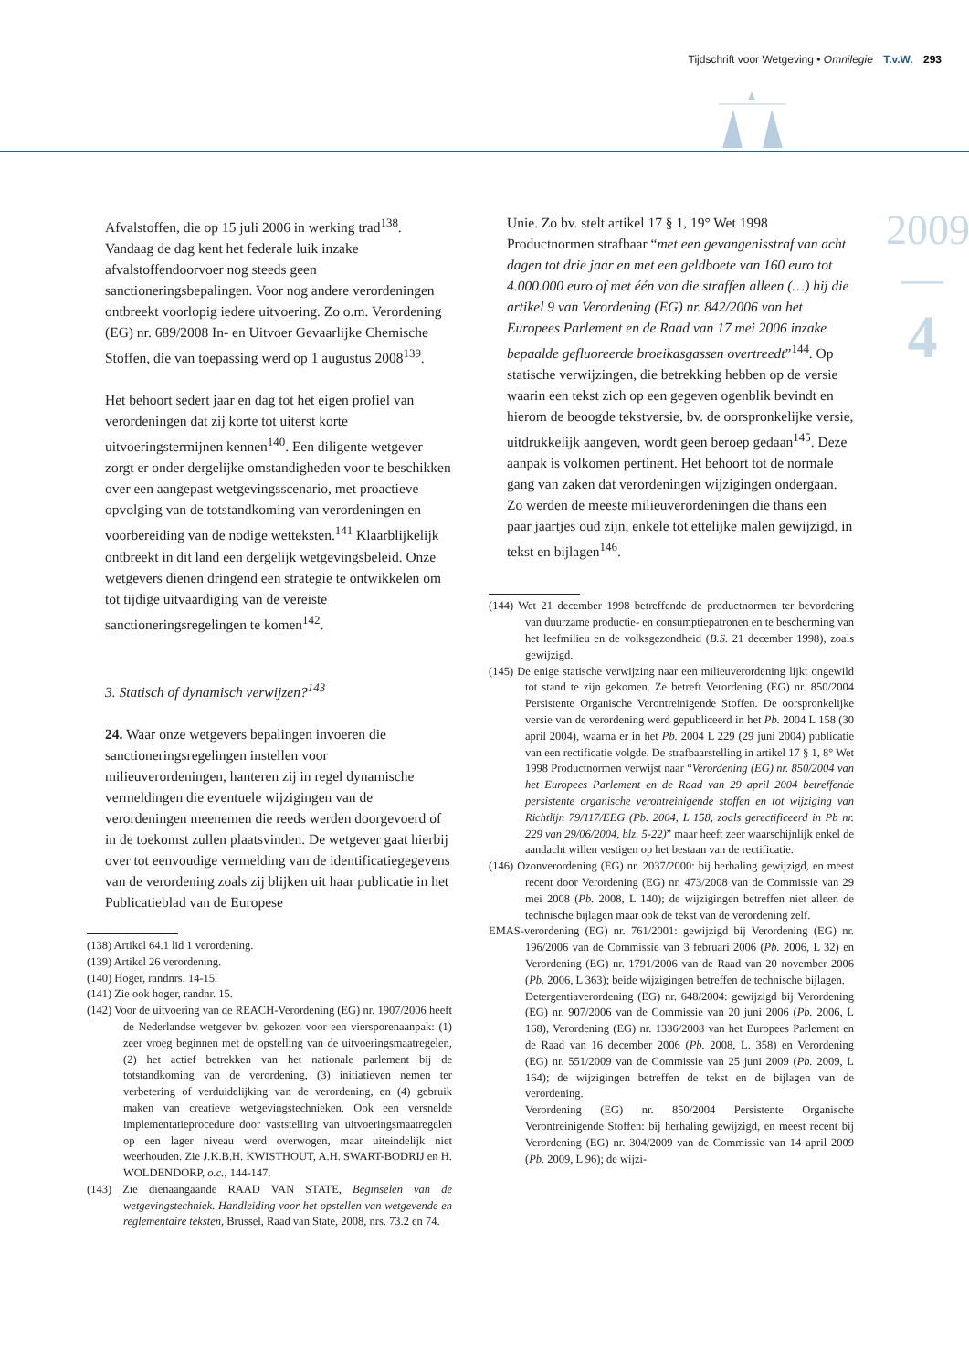Tijdschrift voor Wetgeving • Omnilegie T.v.W. 293
2009
—
4
Afvalstoffen, die op 15 juli 2006 in werking trad<sup>138</sup>. Vandaag de dag kent het federale luik inzake afvalstoffendoorvoer nog steeds geen sanctioneringsbepalingen. Voor nog andere verordeningen ontbreekt voorlopig iedere uitvoering. Zo o.m. Verordening (EG) nr. 689/2008 In- en Uitvoer Gevaarlijke Chemische Stoffen, die van toepassing werd op 1 augustus 2008<sup>139</sup>.
Het behoort sedert jaar en dag tot het eigen profiel van verordeningen dat zij korte tot uiterst korte uitvoeringstermijnen kennen<sup>140</sup>. Een diligente wetgever zorgt er onder dergelijke omstandigheden voor te beschikken over een aangepast wetgevingsscenario, met proactieve opvolging van de totstandkoming van verordeningen en voorbereiding van de nodige wetteksten.<sup>141</sup> Klaarblijkelijk ontbreekt in dit land een dergelijk wetgevingsbeleid. Onze wetgevers dienen dringend een strategie te ontwikkelen om tot tijdige uitvaardiging van de vereiste sanctioneringsregelingen te komen<sup>142</sup>.
3. Statisch of dynamisch verwijzen?<sup>143</sup>
24. Waar onze wetgevers bepalingen invoeren die sanctioneringsregelingen instellen voor milieuverordeningen, hanteren zij in regel dynamische vermeldingen die eventuele wijzigingen van de verordeningen meenemen die reeds werden doorgevoerd of in de toekomst zullen plaatsvinden. De wetgever gaat hierbij over tot eenvoudige vermelding van de identificatiegegevens van de verordening zoals zij blijken uit haar publicatie in het Publicatieblad van de Europese
(138) Artikel 64.1 lid 1 verordening.
(139) Artikel 26 verordening.
(140) Hoger, randnrs. 14-15.
(141) Zie ook hoger, randnr. 15.
(142) Voor de uitvoering van de REACH-Verordening (EG) nr. 1907/2006 heeft de Nederlandse wetgever bv. gekozen voor een viersporenaanpak: (1) zeer vroeg beginnen met de opstelling van de uitvoeringsmaatregelen, (2) het actief betrekken van het nationale parlement bij de totstandkoming van de verordening, (3) initiatieven nemen ter verbetering of verduidelijking van de verordening, en (4) gebruik maken van creatieve wetgevingstechnieken. Ook een versnelde implementatieprocedure door vaststelling van uitvoeringsmaatregelen op een lager niveau werd overwogen, maar uiteindelijk niet weerhouden. Zie J.K.B.H. KWISTHOUT, A.H. SWART-BODRIJ en H. WOLDENDORP, o.c., 144-147.
(143) Zie dienaangaande RAAD VAN STATE, Beginselen van de wetgevingstechniek. Handleiding voor het opstellen van wetgevende en reglementaire teksten, Brussel, Raad van State, 2008, nrs. 73.2 en 74.
Unie. Zo bv. stelt artikel 17 § 1, 19° Wet 1998 Productnormen strafbaar “met een gevangenisstraf van acht dagen tot drie jaar en met een geldboete van 160 euro tot 4.000.000 euro of met één van die straffen alleen (…) hij die artikel 9 van Verordening (EG) nr. 842/2006 van het Europees Parlement en de Raad van 17 mei 2006 inzake bepaalde gefluoreerde broeikasgassen overtreedt”<sup>144</sup>. Op statische verwijzingen, die betrekking hebben op de versie waarin een tekst zich op een gegeven ogenblik bevindt en hierom de beoogde tekstversie, bv. de oorspronkelijke versie, uitdrukkelijk aangeven, wordt geen beroep gedaan<sup>145</sup>. Deze aanpak is volkomen pertinent. Het behoort tot de normale gang van zaken dat verordeningen wijzigingen ondergaan. Zo werden de meeste milieuverordeningen die thans een paar jaartjes oud zijn, enkele tot ettelijke malen gewijzigd, in tekst en bijlagen<sup>146</sup>.
(144) Wet 21 december 1998 betreffende de productnormen ter bevordering van duurzame productie- en consumptiepatronen en te bescherming van het leefmilieu en de volksgezondheid (B.S. 21 december 1998), zoals gewijzigd.
(145) De enige statische verwijzing naar een milieuverordening lijkt ongewild tot stand te zijn gekomen. Ze betreft Verordening (EG) nr. 850/2004 Persistente Organische Verontreinigende Stoffen. De oorspronkelijke versie van de verordening werd gepubliceerd in het Pb. 2004 L 158 (30 april 2004), waarna er in het Pb. 2004 L 229 (29 juni 2004) publicatie van een rectificatie volgde. De strafbaarstelling in artikel 17 § 1, 8° Wet 1998 Productnormen verwijst naar “Verordening (EG) nr. 850/2004 van het Europees Parlement en de Raad van 29 april 2004 betreffende persistente organische verontreinigende stoffen en tot wijziging van Richtlijn 79/117/EEG (Pb. 2004, L 158, zoals gerectificeerd in Pb nr. 229 van 29/06/2004, blz. 5-22)” maar heeft zeer waarschijnlijk enkel de aandacht willen vestigen op het bestaan van de rectificatie.
(146) Ozonverordening (EG) nr. 2037/2000: bij herhaling gewijzigd, en meest recent door Verordening (EG) nr. 473/2008 van de Commissie van 29 mei 2008 (Pb. 2008, L 140); de wijzigingen betreffen niet alleen de technische bijlagen maar ook de tekst van de verordening zelf.
EMAS-verordening (EG) nr. 761/2001: gewijzigd bij Verordening (EG) nr. 196/2006 van de Commissie van 3 februari 2006 (Pb. 2006, L 32) en Verordening (EG) nr. 1791/2006 van de Raad van 20 november 2006 (Pb. 2006, L 363); beide wijzigingen betreffen de technische bijlagen.
Detergentiaverordening (EG) nr. 648/2004: gewijzigd bij Verordening (EG) nr. 907/2006 van de Commissie van 20 juni 2006 (Pb. 2006, L 168), Verordening (EG) nr. 1336/2008 van het Europees Parlement en de Raad van 16 december 2006 (Pb. 2008, L. 358) en Verordening (EG) nr. 551/2009 van de Commissie van 25 juni 2009 (Pb. 2009, L 164); de wijzigingen betreffen de tekst en de bijlagen van de verordening.
Verordening (EG) nr. 850/2004 Persistente Organische Verontreinigende Stoffen: bij herhaling gewijzigd, en meest recent bij Verordening (EG) nr. 304/2009 van de Commissie van 14 april 2009 (Pb. 2009, L 96); de wijzi-